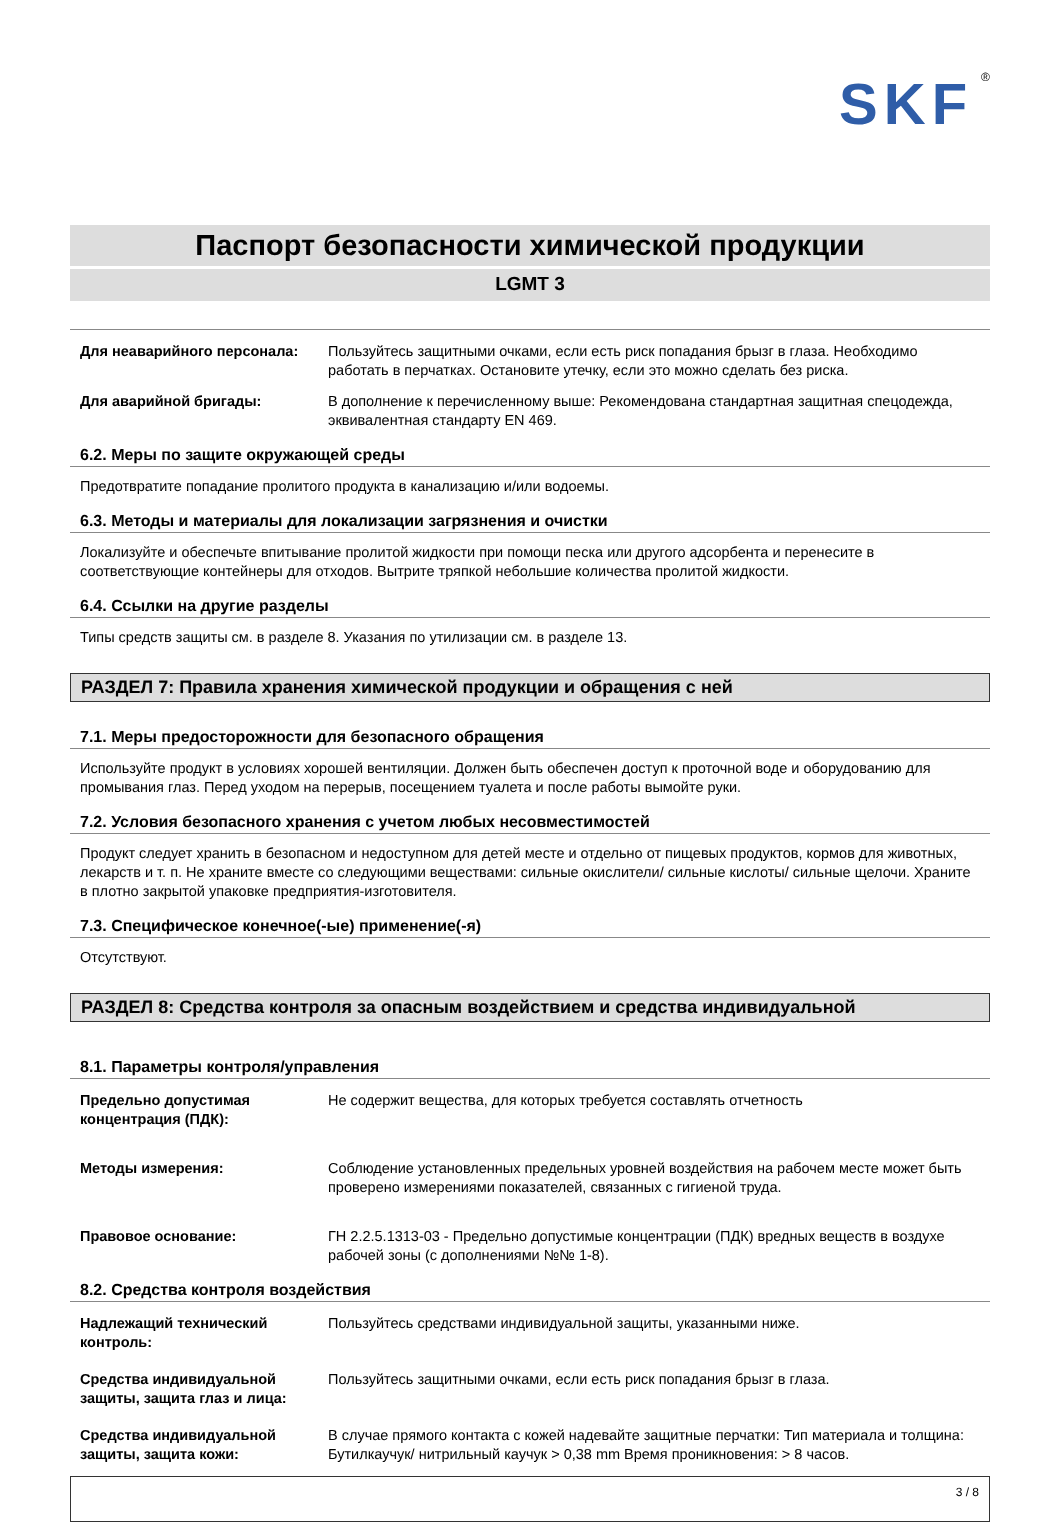SKF<sup>®</sup>
Паспорт безопасности химической продукции
LGMT 3
Для неаварийного персонала: Пользуйтесь защитными очками, если есть риск попадания брызг в глаза. Необходимо работать в перчатках. Остановите утечку, если это можно сделать без риска.
Для аварийной бригады: В дополнение к перечисленному выше: Рекомендована стандартная защитная спецодежда, эквивалентная стандарту EN 469.
6.2. Меры по защите окружающей среды
Предотвратите попадание пролитого продукта в канализацию и/или водоемы.
6.3. Методы и материалы для локализации загрязнения и очистки
Локализуйте и обеспечьте впитывание пролитой жидкости при помощи песка или другого адсорбента и перенесите в соответствующие контейнеры для отходов. Вытрите тряпкой небольшие количества пролитой жидкости.
6.4. Ссылки на другие разделы
Типы средств защиты см. в разделе 8. Указания по утилизации см. в разделе 13.
РАЗДЕЛ 7: Правила хранения химической продукции и обращения с ней
7.1. Меры предосторожности для безопасного обращения
Используйте продукт в условиях хорошей вентиляции. Должен быть обеспечен доступ к проточной воде и оборудованию для промывания глаз. Перед уходом на перерыв, посещением туалета и после работы вымойте руки.
7.2. Условия безопасного хранения с учетом любых несовместимостей
Продукт следует хранить в безопасном и недоступном для детей месте и отдельно от пищевых продуктов, кормов для животных, лекарств и т. п. Не храните вместе со следующими веществами: сильные окислители/ сильные кислоты/ сильные щелочи. Храните в плотно закрытой упаковке предприятия-изготовителя.
7.3. Специфическое конечное(-ые) применение(-я)
Отсутствуют.
РАЗДЕЛ 8: Средства контроля за опасным воздействием и средства индивидуальной
8.1. Параметры контроля/управления
Предельно допустимая концентрация (ПДК):
Не содержит вещества, для которых требуется составлять отчетность
Методы измерения: Соблюдение установленных предельных уровней воздействия на рабочем месте может быть проверено измерениями показателей, связанных с гигиеной труда.
Правовое основание: ГН 2.2.5.1313-03 - Предельно допустимые концентрации (ПДК) вредных веществ в воздухе рабочей зоны (с дополнениями №№ 1-8).
8.2. Средства контроля воздействия
Надлежащий технический контроль:
Пользуйтесь средствами индивидуальной защиты, указанными ниже.
Средства индивидуальной защиты, защита глаз и лица:
Пользуйтесь защитными очками, если есть риск попадания брызг в глаза.
Средства индивидуальной защиты, защита кожи:
В случае прямого контакта с кожей надевайте защитные перчатки: Тип материала и толщина: Бутилкаучук/ нитрильный каучук > 0,38 mm Время проникновения: > 8 часов.
3 / 8